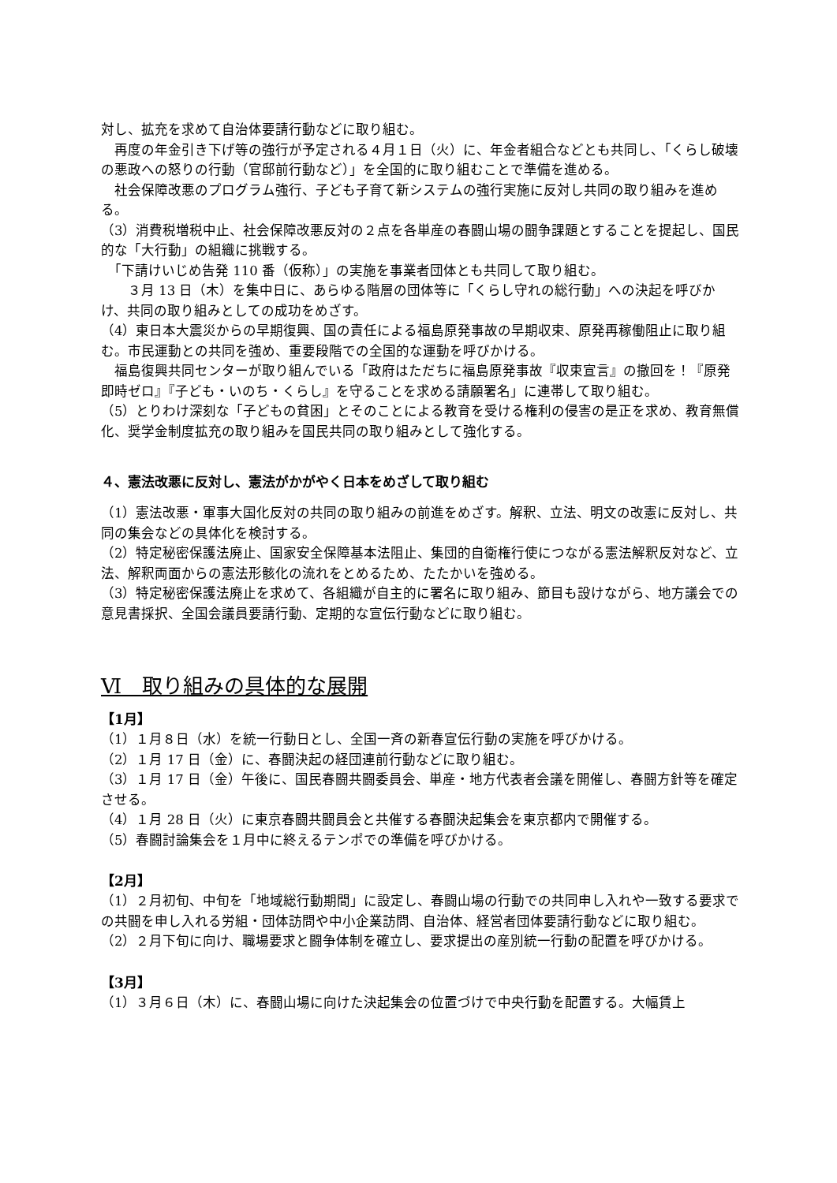対し、拡充を求めて自治体要請行動などに取り組む。
　再度の年金引き下げ等の強行が予定される４月１日（火）に、年金者組合などとも共同し、「くらし破壊の悪政への怒りの行動（官邸前行動など）」を全国的に取り組むことで準備を進める。
　社会保障改悪のプログラム強行、子ども子育て新システムの強行実施に反対し共同の取り組みを進める。
（3）消費税増税中止、社会保障改悪反対の２点を各単産の春闘山場の闘争課題とすることを提起し、国民的な「大行動」の組織に挑戦する。
　「下請けいじめ告発 110 番（仮称）」の実施を事業者団体とも共同して取り組む。
　　３月 13 日（木）を集中日に、あらゆる階層の団体等に「くらし守れの総行動」への決起を呼びかけ、共同の取り組みとしての成功をめざす。
（4）東日本大震災からの早期復興、国の責任による福島原発事故の早期収束、原発再稼働阻止に取り組む。市民運動との共同を強め、重要段階での全国的な運動を呼びかける。
　福島復興共同センターが取り組んでいる「政府はただちに福島原発事故『収束宣言』の撤回を！『原発即時ゼロ』『子ども・いのち・くらし』を守ることを求める請願署名」に連帯して取り組む。
（5）とりわけ深刻な「子どもの貧困」とそのことによる教育を受ける権利の侵害の是正を求め、教育無償化、奨学金制度拡充の取り組みを国民共同の取り組みとして強化する。
４、憲法改悪に反対し、憲法がかがやく日本をめざして取り組む
（1）憲法改悪・軍事大国化反対の共同の取り組みの前進をめざす。解釈、立法、明文の改憲に反対し、共同の集会などの具体化を検討する。
（2）特定秘密保護法廃止、国家安全保障基本法阻止、集団的自衛権行使につながる憲法解釈反対など、立法、解釈両面からの憲法形骸化の流れをとめるため、たたかいを強める。
（3）特定秘密保護法廃止を求めて、各組織が自主的に署名に取り組み、節目も設けながら、地方議会での意見書採択、全国会議員要請行動、定期的な宣伝行動などに取り組む。
Ⅵ　取り組みの具体的な展開
【1月】
（1）１月８日（水）を統一行動日とし、全国一斉の新春宣伝行動の実施を呼びかける。
（2）１月 17 日（金）に、春闘決起の経団連前行動などに取り組む。
（3）１月 17 日（金）午後に、国民春闘共闘委員会、単産・地方代表者会議を開催し、春闘方針等を確定させる。
（4）１月 28 日（火）に東京春闘共闘員会と共催する春闘決起集会を東京都内で開催する。
（5）春闘討論集会を１月中に終えるテンポでの準備を呼びかける。
【2月】
（1）２月初旬、中旬を「地域総行動期間」に設定し、春闘山場の行動での共同申し入れや一致する要求での共闘を申し入れる労組・団体訪問や中小企業訪問、自治体、経営者団体要請行動などに取り組む。
（2）２月下旬に向け、職場要求と闘争体制を確立し、要求提出の産別統一行動の配置を呼びかける。
【3月】
（1）３月６日（木）に、春闘山場に向けた決起集会の位置づけで中央行動を配置する。大幅賃上